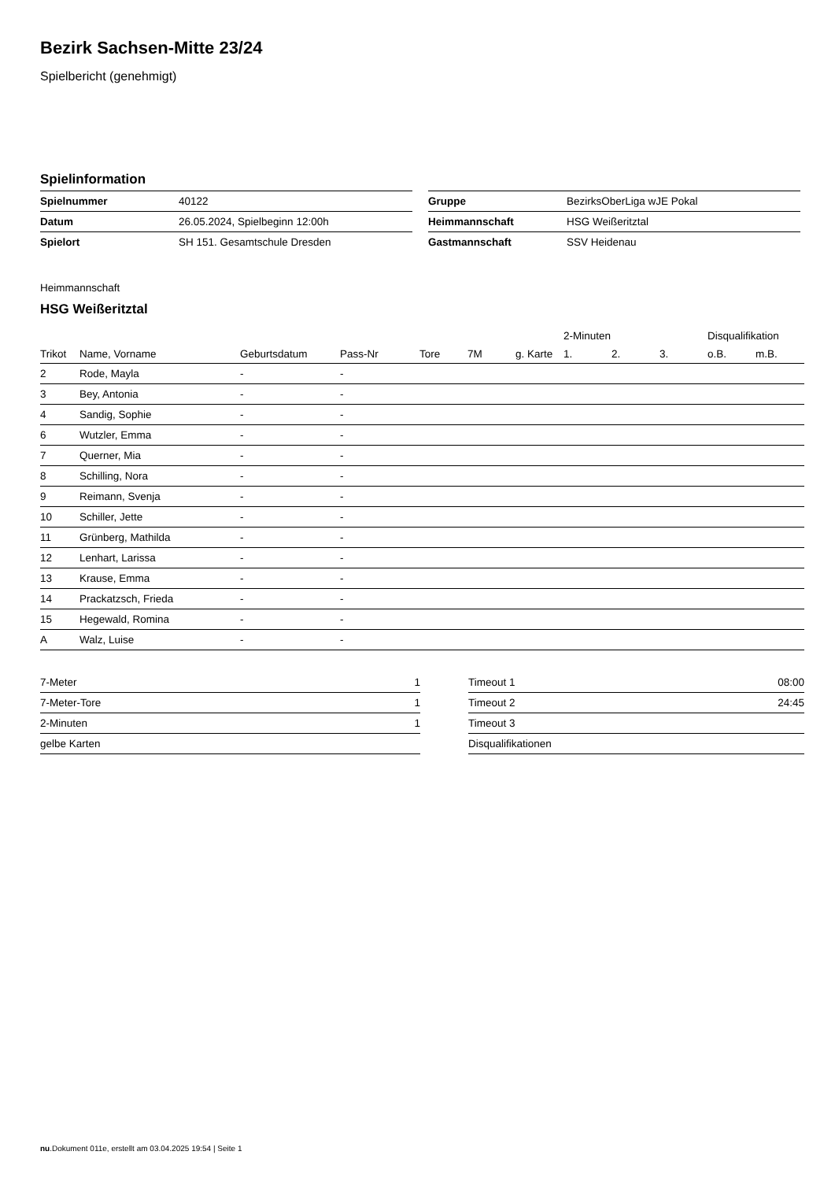Bezirk Sachsen-Mitte 23/24
Spielbericht (genehmigt)
Spielinformation
| Spielnummer | 40122 |
| Datum | 26.05.2024, Spielbeginn 12:00h |
| Spielort | SH 151. Gesamtschule Dresden |
| Gruppe | BezirksOberLiga wJE Pokal |
| Heimmannschaft | HSG Weißeritztal |
| Gastmannschaft | SSV Heidenau |
Heimmannschaft
HSG Weißeritztal
| | | | | | | | 2-Minuten | | | Disqualifikation | |
| --- | --- | --- | --- | --- | --- | --- | --- | --- | --- | --- | --- |
| Trikot | Name, Vorname | Geburtsdatum | Pass-Nr | Tore | 7M | g. Karte | 1. | 2. | 3. | o.B. | m.B. |
| 2 | Rode, Mayla | - | - | | | | | | | | |
| 3 | Bey, Antonia | - | - | | | | | | | | |
| 4 | Sandig, Sophie | - | - | | | | | | | | |
| 6 | Wutzler, Emma | - | - | | | | | | | | |
| 7 | Querner, Mia | - | - | | | | | | | | |
| 8 | Schilling, Nora | - | - | | | | | | | | |
| 9 | Reimann, Svenja | - | - | | | | | | | | |
| 10 | Schiller, Jette | - | - | | | | | | | | |
| 11 | Grünberg, Mathilda | - | - | | | | | | | | |
| 12 | Lenhart, Larissa | - | - | | | | | | | | |
| 13 | Krause, Emma | - | - | | | | | | | | |
| 14 | Prackatzsch, Frieda | - | - | | | | | | | | |
| 15 | Hegewald, Romina | - | - | | | | | | | | |
| A | Walz, Luise | - | - | | | | | | | | |
| 7-Meter | 1 |
| 7-Meter-Tore | 1 |
| 2-Minuten | 1 |
| gelbe Karten | |
| Timeout 1 | 08:00 |
| Timeout 2 | 24:45 |
| Timeout 3 | |
| Disqualifikationen | |
nu.Dokument 011e, erstellt am 03.04.2025 19:54 | Seite 1